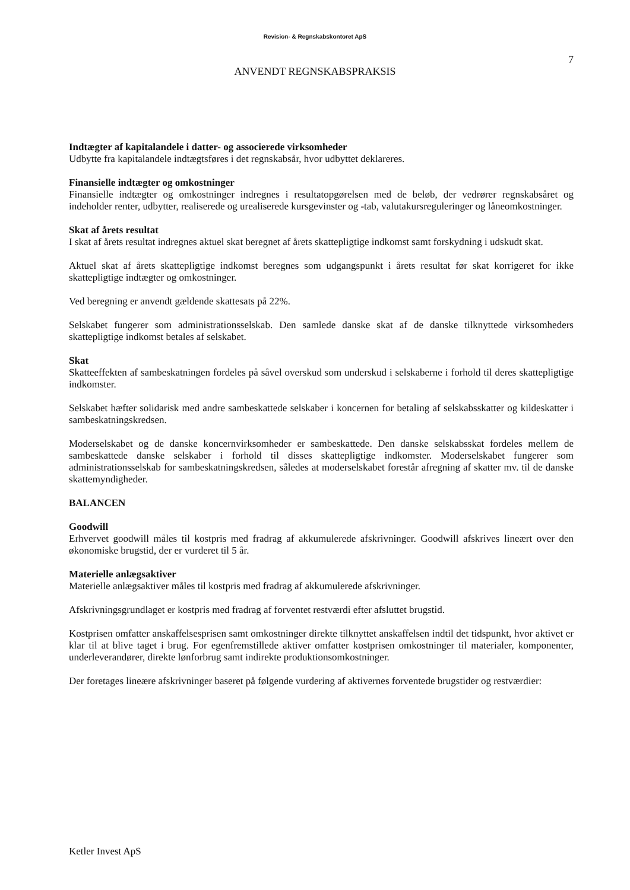Revision- & Regnskabskontoret ApS
7
ANVENDT REGNSKABSPRAKSIS
Indtægter af kapitalandele i datter- og associerede virksomheder
Udbytte fra kapitalandele indtægtsføres i det regnskabsår, hvor udbyttet deklareres.
Finansielle indtægter og omkostninger
Finansielle indtægter og omkostninger indregnes i resultatopgørelsen med de beløb, der vedrører regnskabsåret og indeholder renter, udbytter, realiserede og urealiserede kursgevinster og -tab, valutakursreguleringer og låneomkostninger.
Skat af årets resultat
I skat af årets resultat indregnes aktuel skat beregnet af årets skattepligtige indkomst samt forskydning i udskudt skat.
Aktuel skat af årets skattepligtige indkomst beregnes som udgangspunkt i årets resultat før skat korrigeret for ikke skattepligtige indtægter og omkostninger.
Ved beregning er anvendt gældende skattesats på 22%.
Selskabet fungerer som administrationsselskab. Den samlede danske skat af de danske tilknyttede virksomheders skattepligtige indkomst betales af selskabet.
Skat
Skatteeffekten af sambeskatningen fordeles på såvel overskud som underskud i selskaberne i forhold til deres skattepligtige indkomster.
Selskabet hæfter solidarisk med andre sambeskattede selskaber i koncernen for betaling af selskabsskatter og kildeskatter i sambeskatningskredsen.
Moderselskabet og de danske koncernvirksomheder er sambeskattede. Den danske selskabsskat fordeles mellem de sambeskattede danske selskaber i forhold til disses skattepligtige indkomster. Moderselskabet fungerer som administrationsselskab for sambeskatningskredsen, således at moderselskabet forestår afregning af skatter mv. til de danske skattemyndigheder.
BALANCEN
Goodwill
Erhvervet goodwill måles til kostpris med fradrag af akkumulerede afskrivninger. Goodwill afskrives lineært over den økonomiske brugstid, der er vurderet til 5 år.
Materielle anlægsaktiver
Materielle anlægsaktiver måles til kostpris med fradrag af akkumulerede afskrivninger.
Afskrivningsgrundlaget er kostpris med fradrag af forventet restværdi efter afsluttet brugstid.
Kostprisen omfatter anskaffelsesprisen samt omkostninger direkte tilknyttet anskaffelsen indtil det tidspunkt, hvor aktivet er klar til at blive taget i brug. For egenfremstillede aktiver omfatter kostprisen omkostninger til materialer, komponenter, underleverandører, direkte lønforbrug samt indirekte produktionsomkostninger.
Der foretages lineære afskrivninger baseret på følgende vurdering af aktivernes forventede brugstider og restværdier:
Ketler Invest ApS